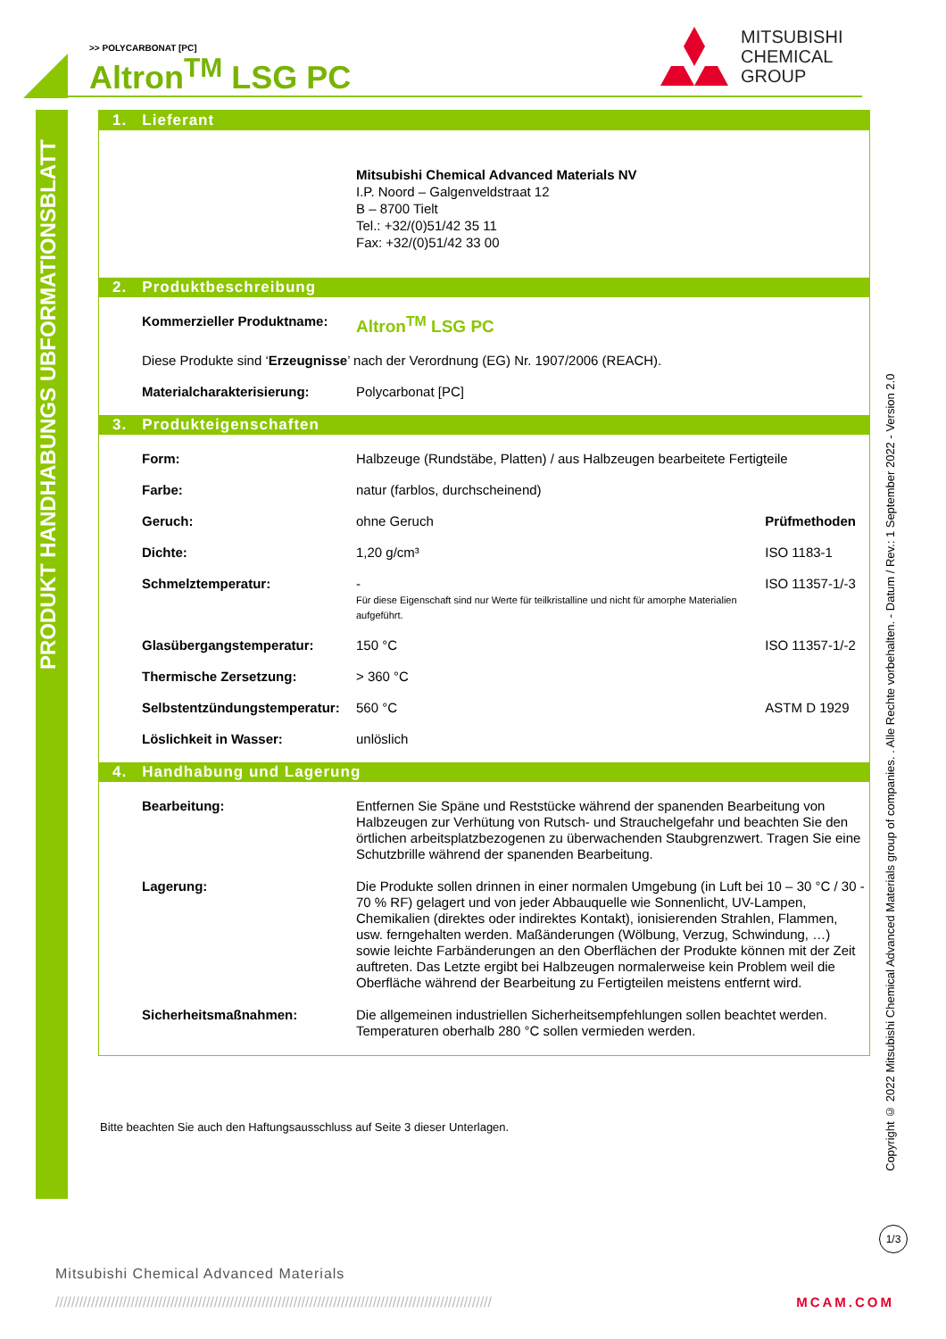>> POLYCARBONAT [PC]
Altron<sup>TM</sup> LSG PC
MITSUBISHI
CHEMICAL
GROUP
PRODUKT HANDHABUNGS UBFORMATIONSBLATT
1. Lieferant
Mitsubishi Chemical Advanced Materials NV
I.P. Noord – Galgenveldstraat 12
B – 8700 Tielt
Tel.: +32/(0)51/42 35 11
Fax: +32/(0)51/42 33 00
2. Produktbeschreibung
| Kommerzieller Produktname: | Altron<sup>TM</sup> LSG PC |
| Diese Produkte sind ‘ Erzeugnisse ’ nach der Verordnung (EG) Nr. 1907/2006 (REACH). | |
| Materialcharakterisierung: | Polycarbonat [PC] |
3. Produkteigenschaften
| Form: | Halbzeuge (Rundstäbe, Platten) / aus Halbzeugen bearbeitete Fertigteile | |
| Farbe: | natur (farblos, durchscheinend) | |
| Geruch: | ohne Geruch | Prüfmethoden |
| Dichte: | 1,20 g/cm³ | ISO 1183-1 |
| Schmelztemperatur: | - Für diese Eigenschaft sind nur Werte für teilkristalline und nicht für amorphe Materialien aufgeführt. | ISO 11357-1/-3 |
| Glasübergangstemperatur: | 150 °C | ISO 11357-1/-2 |
| Thermische Zersetzung: | > 360 °C | |
| Selbstentzündungstemperatur: | 560 °C | ASTM D 1929 |
| Löslichkeit in Wasser: | unlöslich | |
4. Handhabung und Lagerung
| Bearbeitung: | Entfernen Sie Späne und Reststücke während der spanenden Bearbeitung von Halbzeugen zur Verhütung von Rutsch- und Strauchelgefahr und beachten Sie den örtlichen arbeitsplatzbezogenen zu überwachenden Staubgrenzwert. Tragen Sie eine Schutzbrille während der spanenden Bearbeitung. |
| Lagerung: | Die Produkte sollen drinnen in einer normalen Umgebung (in Luft bei 10 – 30 °C / 30 - 70 % RF) gelagert und von jeder Abbauquelle wie Sonnenlicht, UV-Lampen, Chemikalien (direktes oder indirektes Kontakt), ionisierenden Strahlen, Flammen, usw. ferngehalten werden. Maßänderungen (Wölbung, Verzug, Schwindung, …) sowie leichte Farbänderungen an den Oberflächen der Produkte können mit der Zeit auftreten. Das Letzte ergibt bei Halbzeugen normalerweise kein Problem weil die Oberfläche während der Bearbeitung zu Fertigteilen meistens entfernt wird. |
| Sicherheitsmaßnahmen: | Die allgemeinen industriellen Sicherheitsempfehlungen sollen beachtet werden. Temperaturen oberhalb 280 °C sollen vermieden werden. |
Bitte beachten Sie auch den Haftungsausschluss auf Seite 3 dieser Unterlagen.
Copyright © 2022 Mitsubishi Chemical Advanced Materials group of companies. . Alle Rechte vorbehalten. - Datum / Rev.: 1 September 2022 - Version 2.0
1/3
Mitsubishi Chemical Advanced Materials
////////////////////////////////////////////////////////////////////////////////////////////////////////////// MCAM.COM